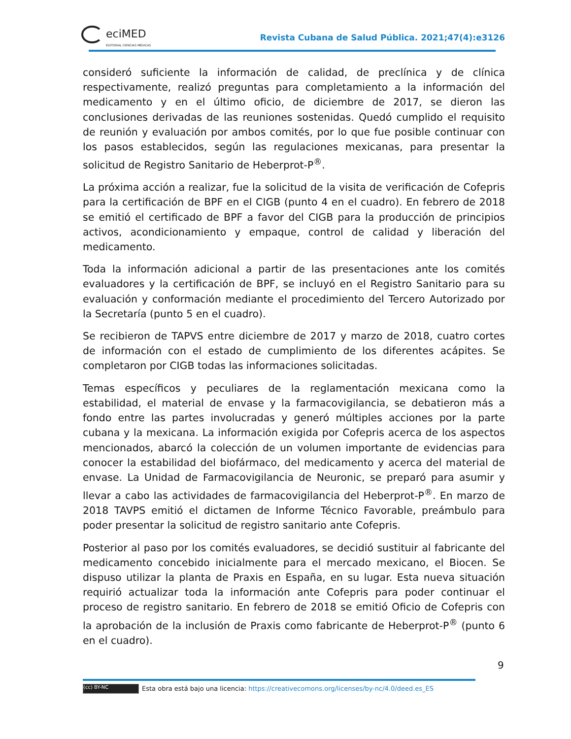eciMED
EDITORIAL CIENCIAS MÉDICAS
Revista Cubana de Salud Pública. 2021;47(4):e3126
consideró suficiente la información de calidad, de preclínica y de clínica respectivamente, realizó preguntas para completamiento a la información del medicamento y en el último oficio, de diciembre de 2017, se dieron las conclusiones derivadas de las reuniones sostenidas. Quedó cumplido el requisito de reunión y evaluación por ambos comités, por lo que fue posible continuar con los pasos establecidos, según las regulaciones mexicanas, para presentar la solicitud de Registro Sanitario de Heberprot-P<sup>®</sup>.
La próxima acción a realizar, fue la solicitud de la visita de verificación de Cofepris para la certificación de BPF en el CIGB (punto 4 en el cuadro). En febrero de 2018 se emitió el certificado de BPF a favor del CIGB para la producción de principios activos, acondicionamiento y empaque, control de calidad y liberación del medicamento.
Toda la información adicional a partir de las presentaciones ante los comités evaluadores y la certificación de BPF, se incluyó en el Registro Sanitario para su evaluación y conformación mediante el procedimiento del Tercero Autorizado por la Secretaría (punto 5 en el cuadro).
Se recibieron de TAPVS entre diciembre de 2017 y marzo de 2018, cuatro cortes de información con el estado de cumplimiento de los diferentes acápites. Se completaron por CIGB todas las informaciones solicitadas.
Temas específicos y peculiares de la reglamentación mexicana como la estabilidad, el material de envase y la farmacovigilancia, se debatieron más a fondo entre las partes involucradas y generó múltiples acciones por la parte cubana y la mexicana. La información exigida por Cofepris acerca de los aspectos mencionados, abarcó la colección de un volumen importante de evidencias para conocer la estabilidad del biofármaco, del medicamento y acerca del material de envase. La Unidad de Farmacovigilancia de Neuronic, se preparó para asumir y llevar a cabo las actividades de farmacovigilancia del Heberprot-P<sup>®</sup>. En marzo de 2018 TAVPS emitió el dictamen de Informe Técnico Favorable, preámbulo para poder presentar la solicitud de registro sanitario ante Cofepris.
Posterior al paso por los comités evaluadores, se decidió sustituir al fabricante del medicamento concebido inicialmente para el mercado mexicano, el Biocen. Se dispuso utilizar la planta de Praxis en España, en su lugar. Esta nueva situación requirió actualizar toda la información ante Cofepris para poder continuar el proceso de registro sanitario. En febrero de 2018 se emitió Oficio de Cofepris con la aprobación de la inclusión de Praxis como fabricante de Heberprot-P<sup>®</sup> (punto 6 en el cuadro).
9
(cc) BY-NC Esta obra está bajo una licencia: https://creativecomons.org/licenses/by-nc/4.0/deed.es_ES